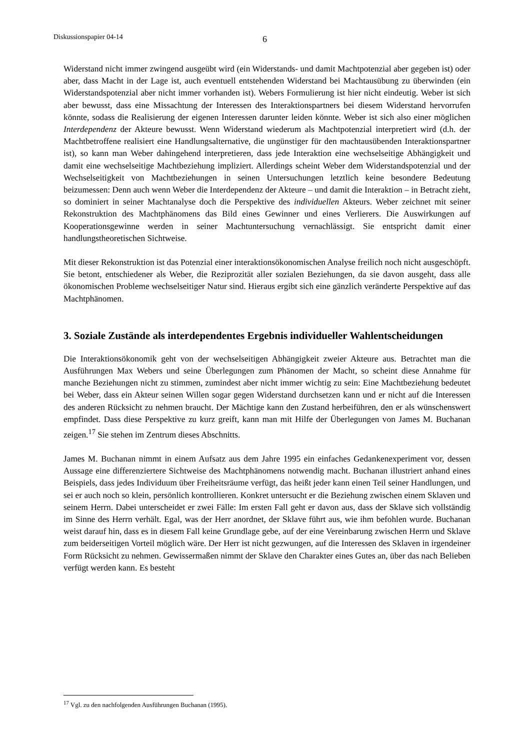Diskussionspapier 04-14 6
Widerstand nicht immer zwingend ausgeübt wird (ein Widerstands- und damit Machtpotenzial aber gegeben ist) oder aber, dass Macht in der Lage ist, auch eventuell entstehenden Widerstand bei Machtausübung zu überwinden (ein Widerstandspotenzial aber nicht immer vorhanden ist). Webers Formulierung ist hier nicht eindeutig. Weber ist sich aber bewusst, dass eine Missachtung der Interessen des Interaktionspartners bei diesem Widerstand hervorrufen könnte, sodass die Realisierung der eigenen Interessen darunter leiden könnte. Weber ist sich also einer möglichen Interdependenz der Akteure bewusst. Wenn Widerstand wiederum als Machtpotenzial interpretiert wird (d.h. der Machtbetroffene realisiert eine Handlungsalternative, die ungünstiger für den machtausübenden Interaktionspartner ist), so kann man Weber dahingehend interpretieren, dass jede Interaktion eine wechselseitige Abhängigkeit und damit eine wechselseitige Machtbeziehung impliziert. Allerdings scheint Weber dem Widerstandspotenzial und der Wechselseitigkeit von Machtbeziehungen in seinen Untersuchungen letztlich keine besondere Bedeutung beizumessen: Denn auch wenn Weber die Interdependenz der Akteure – und damit die Interaktion – in Betracht zieht, so dominiert in seiner Machtanalyse doch die Perspektive des individuellen Akteurs. Weber zeichnet mit seiner Rekonstruktion des Machtphänomens das Bild eines Gewinner und eines Verlierers. Die Auswirkungen auf Kooperationsgewinne werden in seiner Machtuntersuchung vernachlässigt. Sie entspricht damit einer handlungstheoretischen Sichtweise.
Mit dieser Rekonstruktion ist das Potenzial einer interaktionsökonomischen Analyse freilich noch nicht ausgeschöpft. Sie betont, entschiedener als Weber, die Reziprozität aller sozialen Beziehungen, da sie davon ausgeht, dass alle ökonomischen Probleme wechselseitiger Natur sind. Hieraus ergibt sich eine gänzlich veränderte Perspektive auf das Machtphänomen.
3. Soziale Zustände als interdependentes Ergebnis individueller Wahlent­scheidungen
Die Interaktionsökonomik geht von der wechselseitigen Abhängigkeit zweier Akteure aus. Betrachtet man die Ausführungen Max Webers und seine Überlegungen zum Phänomen der Macht, so scheint diese Annahme für manche Beziehungen nicht zu stimmen, zumindest aber nicht immer wichtig zu sein: Eine Machtbeziehung bedeutet bei Weber, dass ein Akteur seinen Willen sogar gegen Widerstand durchsetzen kann und er nicht auf die Interessen des anderen Rücksicht zu nehmen braucht. Der Mächtige kann den Zustand herbeiführen, den er als wünschenswert empfindet. Dass diese Perspektive zu kurz greift, kann man mit Hilfe der Überlegungen von James M. Buchanan zeigen.<sup>17</sup> Sie stehen im Zentrum dieses Abschnitts.
James M. Buchanan nimmt in einem Aufsatz aus dem Jahre 1995 ein einfaches Gedankenexperiment vor, dessen Aussage eine differenziertere Sichtweise des Machtphänomens notwendig macht. Buchanan illustriert anhand eines Beispiels, dass jedes Individuum über Freiheitsräume verfügt, das heißt jeder kann einen Teil seiner Handlungen, und sei er auch noch so klein, persönlich kontrollieren. Konkret untersucht er die Beziehung zwischen einem Sklaven und seinem Herrn. Dabei unterscheidet er zwei Fälle: Im ersten Fall geht er davon aus, dass der Sklave sich vollständig im Sinne des Herrn verhält. Egal, was der Herr anordnet, der Sklave führt aus, wie ihm befohlen wurde. Buchanan weist darauf hin, dass es in diesem Fall keine Grundlage gebe, auf der eine Vereinbarung zwischen Herrn und Sklave zum beiderseitigen Vorteil möglich wäre. Der Herr ist nicht gezwungen, auf die Interessen des Sklaven in irgendeiner Form Rücksicht zu nehmen. Gewissermaßen nimmt der Sklave den Charakter eines Gutes an, über das nach Belieben verfügt werden kann. Es besteht
<sup>17</sup> Vgl. zu den nachfolgenden Ausführungen Buchanan (1995).